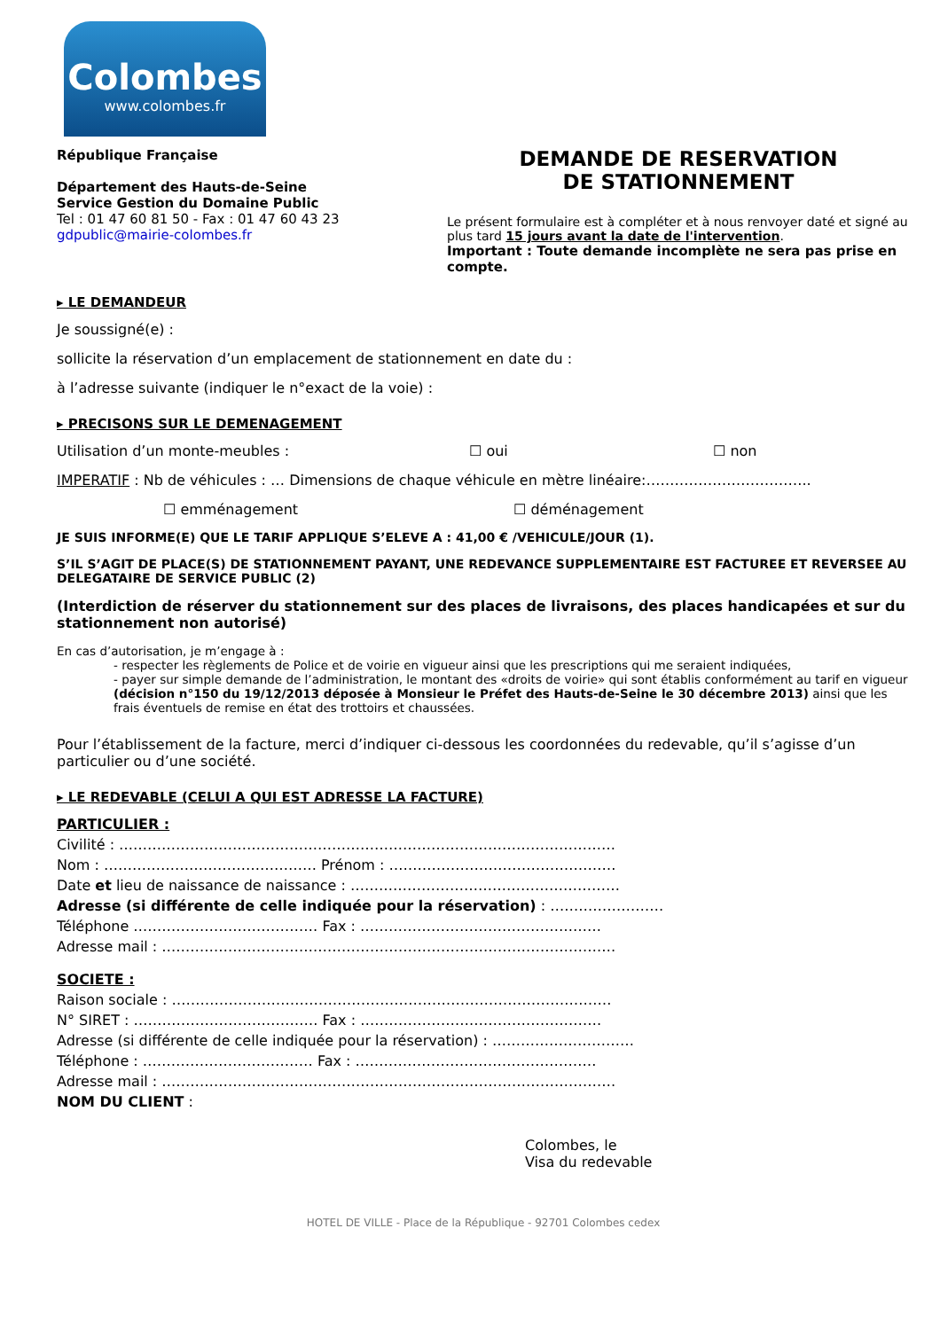Colombes
www.colombes.fr
République Française
Département des Hauts-de-Seine
Service Gestion du Domaine Public
Tel : 01 47 60 81 50 - Fax : 01 47 60 43 23
gdpublic@mairie-colombes.fr
DEMANDE DE RESERVATION
DE STATIONNEMENT
Le présent formulaire est à compléter et à nous renvoyer daté et signé au plus tard 15 jours avant la date de l'intervention.
Important : Toute demande incomplète ne sera pas prise en compte.
▸ LE DEMANDEUR
Je soussigné(e) :
sollicite la réservation d’un emplacement de stationnement en date du :
à l’adresse suivante (indiquer le n°exact de la voie) :
▸ PRECISONS SUR LE DEMENAGEMENT
Utilisation d’un monte-meubles : ☐ oui ☐ non
IMPERATIF : Nb de véhicules : … Dimensions de chaque véhicule en mètre linéaire:……………………………..
☐ emménagement ☐ déménagement
JE SUIS INFORME(E) QUE LE TARIF APPLIQUE S’ELEVE A : 41,00 € /VEHICULE/JOUR (1).
S’IL S’AGIT DE PLACE(S) DE STATIONNEMENT PAYANT, UNE REDEVANCE SUPPLEMENTAIRE EST FACTUREE ET REVERSEE AU DELEGATAIRE DE SERVICE PUBLIC (2)
(Interdiction de réserver du stationnement sur des places de livraisons, des places handicapées et sur du stationnement non autorisé)
En cas d’autorisation, je m’engage à :
- respecter les règlements de Police et de voirie en vigueur ainsi que les prescriptions qui me seraient indiquées,
- payer sur simple demande de l’administration, le montant des «droits de voirie» qui sont établis conformément au tarif en vigueur (décision n°150 du 19/12/2013 déposée à Monsieur le Préfet des Hauts-de-Seine le 30 décembre 2013) ainsi que les frais éventuels de remise en état des trottoirs et chaussées.
Pour l’établissement de la facture, merci d’indiquer ci-dessous les coordonnées du redevable, qu’il s’agisse d’un particulier ou d’une société.
▸ LE REDEVABLE (CELUI A QUI EST ADRESSE LA FACTURE)
PARTICULIER :
Civilité : ……………………………………………………………………………………………
Nom : ……………………………………… Prénom : …………………………………………
Date et lieu de naissance de naissance : …………………………………………………
Adresse (si différente de celle indiquée pour la réservation) : ……………………
Téléphone ………………………………… Fax : ……………………………………………
Adresse mail : ……………………………………………………………………………………
SOCIETE :
Raison sociale : …………………………………………………………………………………
N° SIRET : ………………………………… Fax : ……………………………………………
Adresse (si différente de celle indiquée pour la réservation) : …………………………
Téléphone : ……………………………… Fax : ……………………………………………
Adresse mail : ……………………………………………………………………………………
NOM DU CLIENT :
Colombes, le
Visa du redevable
HOTEL DE VILLE - Place de la République - 92701 Colombes cedex